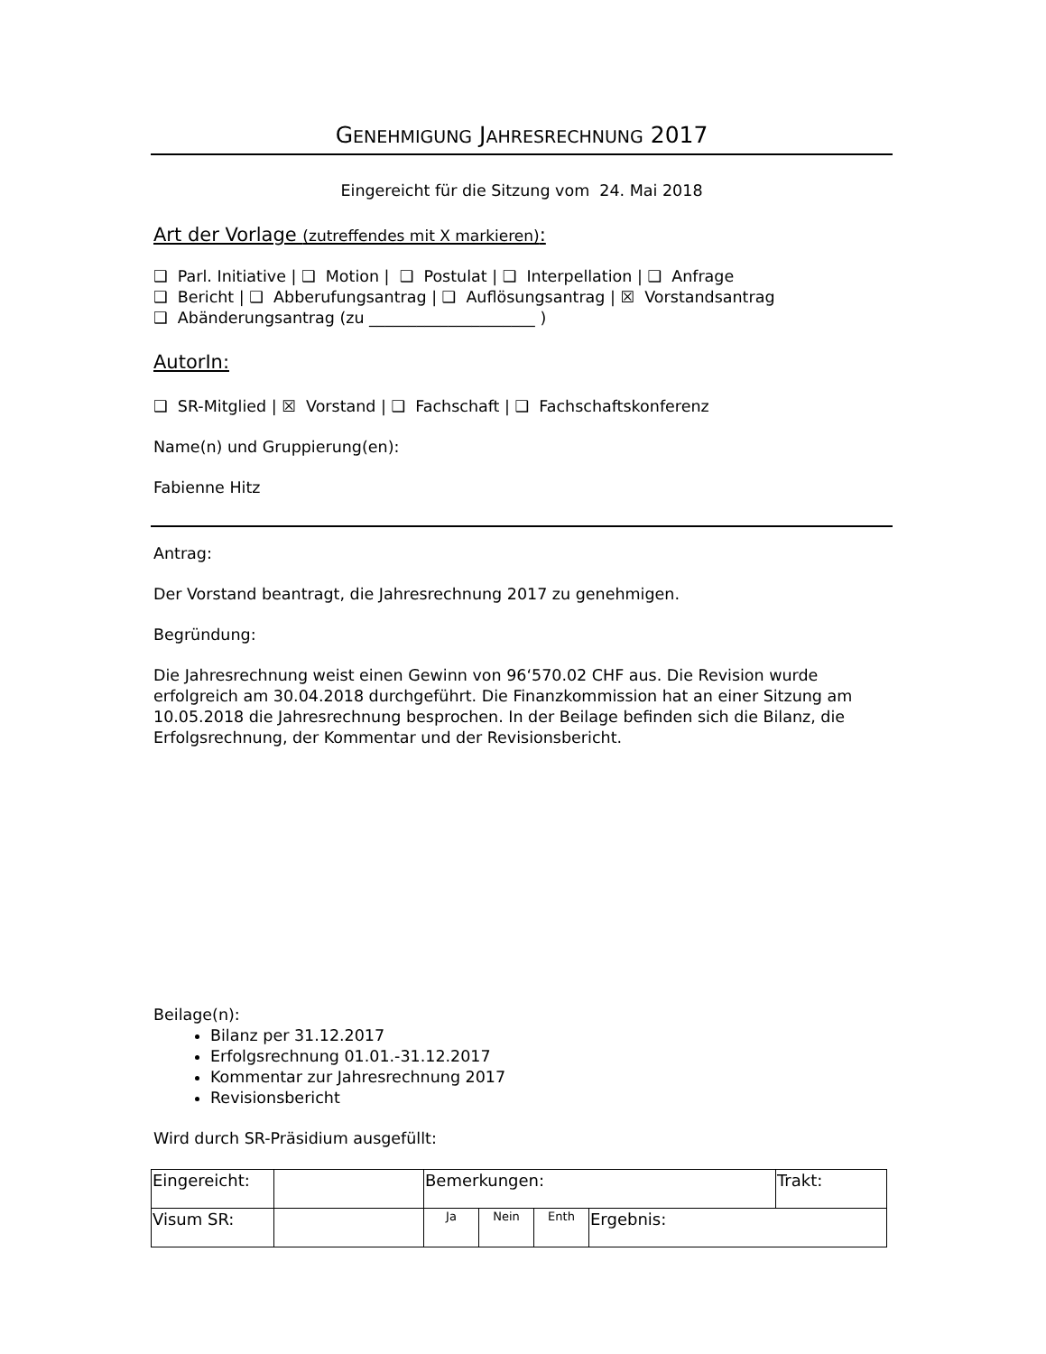GENEHMIGUNG JAHRESRECHNUNG 2017
Eingereicht für die Sitzung vom 24. Mai 2018
Art der Vorlage (zutreffendes mit X markieren):
❑ Parl. Initiative | ❑ Motion | ❑ Postulat | ❑ Interpellation | ❑ Anfrage
❑ Bericht | ❑ Abberufungsantrag | ❑ Auflösungsantrag | ☒ Vorstandsantrag
❑ Abänderungsantrag (zu _____________________ )
AutorIn:
❑ SR-Mitglied | ☒ Vorstand | ❑ Fachschaft | ❑ Fachschaftskonferenz
Name(n) und Gruppierung(en):
Fabienne Hitz
Antrag:
Der Vorstand beantragt, die Jahresrechnung 2017 zu genehmigen.
Begründung:
Die Jahresrechnung weist einen Gewinn von 96‘570.02 CHF aus. Die Revision wurde erfolgreich am 30.04.2018 durchgeführt. Die Finanzkommission hat an einer Sitzung am 10.05.2018 die Jahresrechnung besprochen. In der Beilage befinden sich die Bilanz, die Erfolgsrechnung, der Kommentar und der Revisionsbericht.
Beilage(n):
Bilanz per 31.12.2017
Erfolgsrechnung 01.01.-31.12.2017
Kommentar zur Jahresrechnung 2017
Revisionsbericht
Wird durch SR-Präsidium ausgefüllt:
| Eingereicht: | | Bemerkungen: | | | | Trakt: |
| Visum SR: | | Ja | Nein | Enth | Ergebnis: | |